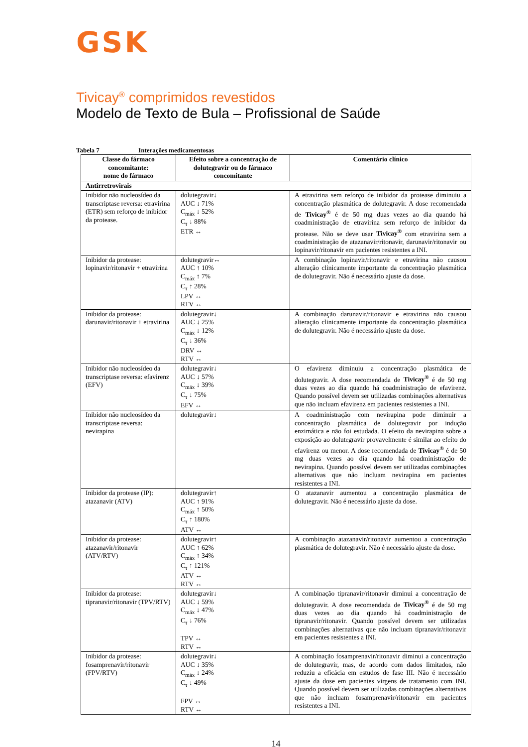GSK
Tivicay<sup>®</sup> comprimidos revestidos
Modelo de Texto de Bula – Profissional de Saúde
Tabela 7 Interações medicamentosas
| Classe do fármaco concomitante: nome do fármaco | Efeito sobre a concentração de dolutegravir ou do fármaco concomitante | Comentário clínico |
| --- | --- | --- |
| Antirretrovirais | | |
| Inibidor não nucleosídeo da transcriptase reversa: etravirina (ETR) sem reforço de inibidor da protease. | dolutegravir↓ AUC ↓ 71% C<sub>máx</sub> ↓ 52% C<sub>τ</sub> ↓ 88% ETR ↔ | A etravirina sem reforço de inibidor da protease diminuiu a concentração plasmática de dolutegravir. A dose recomendada de Tivicay<sup>®</sup> é de 50 mg duas vezes ao dia quando há coadministração de etravirina sem reforço de inibidor da protease. Não se deve usar Tivicay<sup>®</sup> com etravirina sem a coadministração de atazanavir/ritonavir, darunavir/ritonavir ou lopinavir/ritonavir em pacientes resistentes a INI. |
| Inibidor da protease: lopinavir/ritonavir + etravirina | dolutegravir↔ AUC ↑ 10% C<sub>máx</sub> ↑ 7% C<sub>τ</sub> ↑ 28% LPV ↔ RTV ↔ | A combinação lopinavir/ritonavir e etravirina não causou alteração clinicamente importante da concentração plasmática de dolutegravir. Não é necessário ajuste da dose. |
| Inibidor da protease: darunavir/ritonavir + etravirina | dolutegravir↓ AUC ↓ 25% C<sub>máx</sub> ↓ 12% C<sub>τ</sub> ↓ 36% DRV ↔ RTV ↔ | A combinação darunavir/ritonavir e etravirina não causou alteração clinicamente importante da concentração plasmática de dolutegravir. Não é necessário ajuste da dose. |
| Inibidor não nucleosídeo da transcriptase reversa: efavirenz (EFV) | dolutegravir↓ AUC ↓ 57% C<sub>máx</sub> ↓ 39% C<sub>τ</sub> ↓ 75% EFV ↔ | O efavirenz diminuiu a concentração plasmática de dolutegravir. A dose recomendada de Tivicay<sup>®</sup> é de 50 mg duas vezes ao dia quando há coadministração de efavirenz. Quando possível devem ser utilizadas combinações alternativas que não incluam efavirenz em pacientes resistentes a INI. |
| Inibidor não nucleosídeo da transcriptase reversa: nevirapina | dolutegravir↓ | A coadministração com nevirapina pode diminuir a concentração plasmática de dolutegravir por indução enzimática e não foi estudada. O efeito da nevirapina sobre a exposição ao dolutegravir provavelmente é similar ao efeito do efavirenz ou menor. A dose recomendada de Tivicay<sup>®</sup> é de 50 mg duas vezes ao dia quando há coadministração de nevirapina. Quando possível devem ser utilizadas combinações alternativas que não incluam nevirapina em pacientes resistentes a INI. |
| Inibidor da protease (IP): atazanavir (ATV) | dolutegravir↑ AUC ↑ 91% C<sub>máx</sub> ↑ 50% C<sub>τ</sub> ↑ 180% ATV ↔ | O atazanavir aumentou a concentração plasmática de dolutegravir. Não é necessário ajuste da dose. |
| Inibidor da protease: atazanavir/ritonavir (ATV/RTV) | dolutegravir↑ AUC ↑ 62% C<sub>máx</sub> ↑ 34% C<sub>τ</sub> ↑ 121% ATV ↔ RTV ↔ | A combinação atazanavir/ritonavir aumentou a concentração plasmática de dolutegravir. Não é necessário ajuste da dose. |
| Inibidor da protease: tipranavir/ritonavir (TPV/RTV) | dolutegravir↓ AUC ↓ 59% C<sub>máx</sub> ↓ 47% C<sub>τ</sub> ↓ 76% TPV ↔ RTV ↔ | A combinação tipranavir/ritonavir diminui a concentração de dolutegravir. A dose recomendada de Tivicay<sup>®</sup> é de 50 mg duas vezes ao dia quando há coadministração de tipranavir/ritonavir. Quando possível devem ser utilizadas combinações alternativas que não incluam tipranavir/ritonavir em pacientes resistentes a INI. |
| Inibidor da protease: fosamprenavir/ritonavir (FPV/RTV) | dolutegravir↓ AUC ↓ 35% C<sub>máx</sub> ↓ 24% C<sub>τ</sub> ↓ 49% FPV ↔ RTV ↔ | A combinação fosamprenavir/ritonavir diminui a concentração de dolutegravir, mas, de acordo com dados limitados, não reduziu a eficácia em estudos de fase III. Não é necessário ajuste da dose em pacientes virgens de tratamento com INI. Quando possível devem ser utilizadas combinações alternativas que não incluam fosamprenavir/ritonavir em pacientes resistentes a INI. |
14